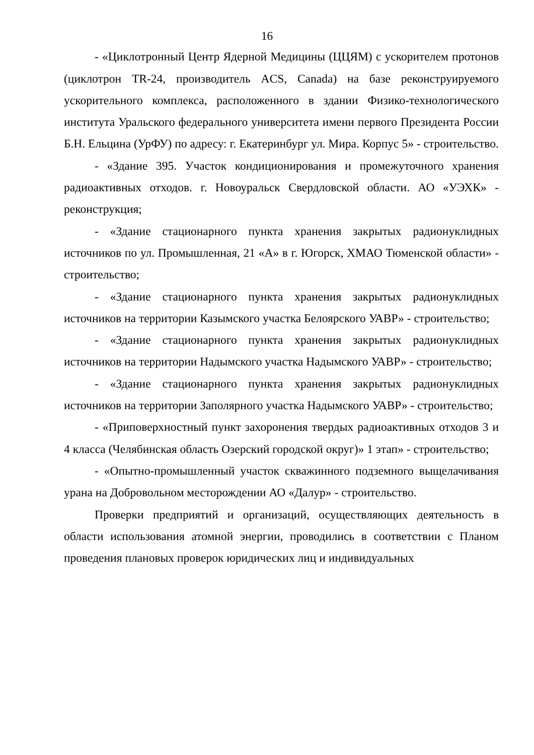16
- «Циклотронный Центр Ядерной Медицины (ЦЦЯМ) с ускорителем протонов (циклотрон TR-24, производитель ACS, Canada) на базе реконструируемого ускорительного комплекса, расположенного в здании Физико-технологического института Уральского федерального университета имени первого Президента России Б.Н. Ельцина (УрФУ) по адресу: г. Екатеринбург ул. Мира. Корпус 5» - строительство.
- «Здание 395. Участок кондиционирования и промежуточного хранения радиоактивных отходов. г. Новоуральск Свердловской области. АО «УЭХК» - реконструкция;
- «Здание стационарного пункта хранения закрытых радионуклидных источников по ул. Промышленная, 21 «А» в г. Югорск, ХМАО Тюменской области» - строительство;
- «Здание стационарного пункта хранения закрытых радионуклидных источников на территории Казымского участка Белоярского УАВР» - строительство;
- «Здание стационарного пункта хранения закрытых радионуклидных источников на территории Надымского участка Надымского УАВР» - строительство;
- «Здание стационарного пункта хранения закрытых радионуклидных источников на территории Заполярного участка Надымского УАВР» - строительство;
- «Приповерхностный пункт захоронения твердых радиоактивных отходов 3 и 4 класса (Челябинская область Озерский городской округ)» 1 этап» - строительство;
- «Опытно-промышленный участок скважинного подземного выщелачивания урана на Добровольном месторождении АО «Далур» - строительство.
Проверки предприятий и организаций, осуществляющих деятельность в области использования атомной энергии, проводились в соответствии с Планом проведения плановых проверок юридических лиц и индивидуальных